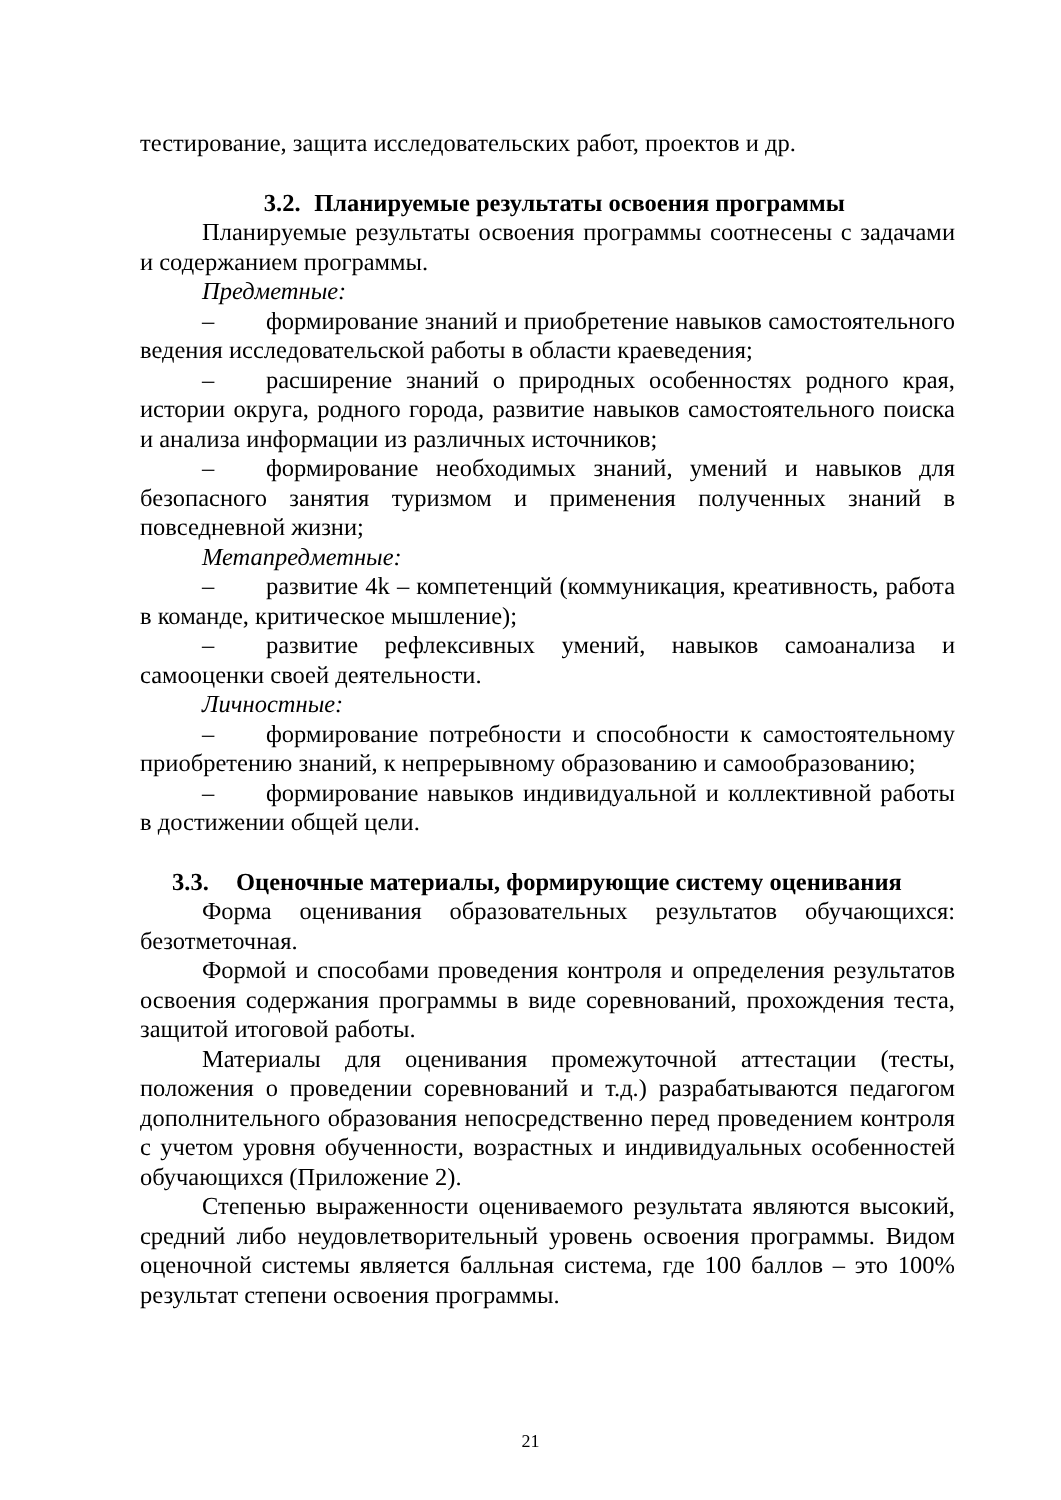тестирование, защита исследовательских работ, проектов и др.
3.2. Планируемые результаты освоения программы
Планируемые результаты освоения программы соотнесены с задачами и содержанием программы.
Предметные:
– формирование знаний и приобретение навыков самостоятельного ведения исследовательской работы в области краеведения;
– расширение знаний о природных особенностях родного края, истории округа, родного города, развитие навыков самостоятельного поиска и анализа информации из различных источников;
– формирование необходимых знаний, умений и навыков для безопасного занятия туризмом и применения полученных знаний в повседневной жизни;
Метапредметные:
– развитие 4k – компетенций (коммуникация, креативность, работа в команде, критическое мышление);
– развитие рефлексивных умений, навыков самоанализа и самооценки своей деятельности.
Личностные:
– формирование потребности и способности к самостоятельному приобретению знаний, к непрерывному образованию и самообразованию;
– формирование навыков индивидуальной и коллективной работы в достижении общей цели.
3.3. Оценочные материалы, формирующие систему оценивания
Форма оценивания образовательных результатов обучающихся: безотметочная.
Формой и способами проведения контроля и определения результатов освоения содержания программы в виде соревнований, прохождения теста, защитой итоговой работы.
Материалы для оценивания промежуточной аттестации (тесты, положения о проведении соревнований и т.д.) разрабатываются педагогом дополнительного образования непосредственно перед проведением контроля с учетом уровня обученности, возрастных и индивидуальных особенностей обучающихся (Приложение 2).
Степенью выраженности оцениваемого результата являются высокий, средний либо неудовлетворительный уровень освоения программы. Видом оценочной системы является балльная система, где 100 баллов – это 100% результат степени освоения программы.
21